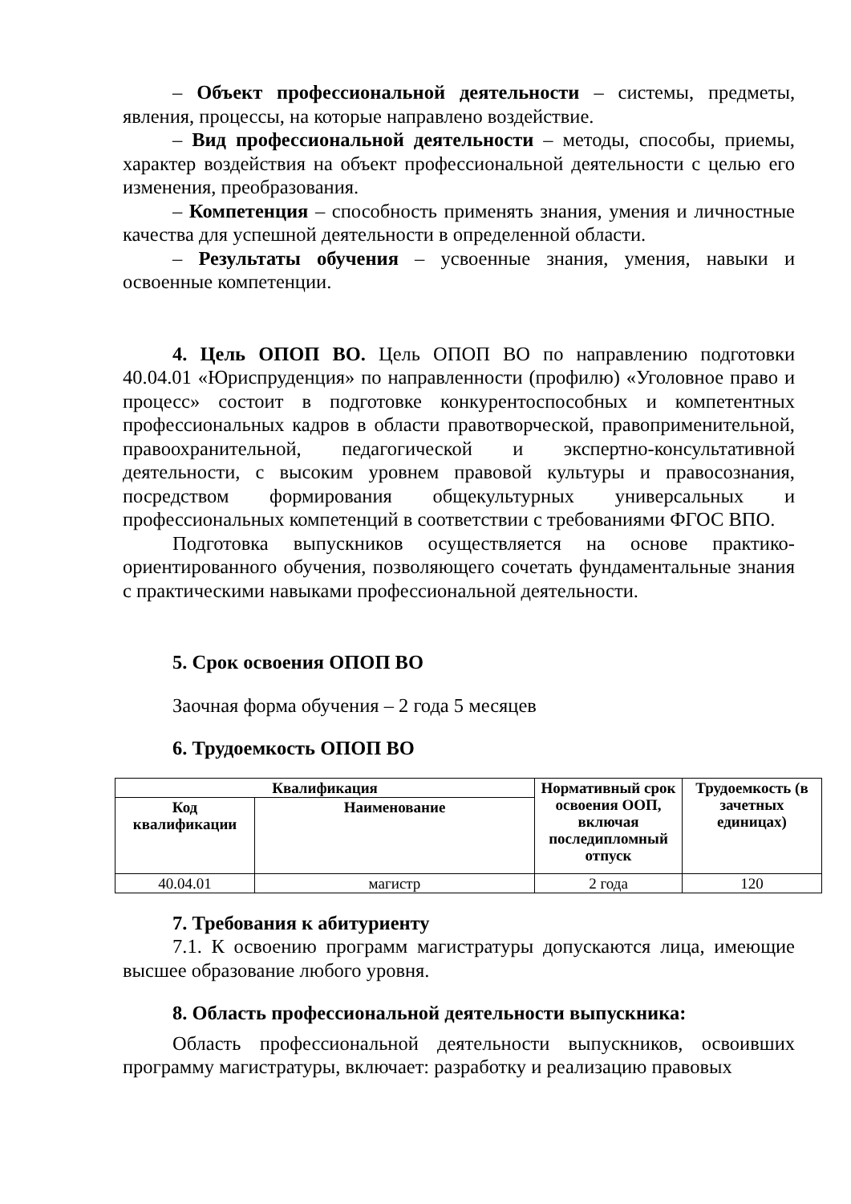– Объект профессиональной деятельности – системы, предметы, явления, процессы, на которые направлено воздействие.
– Вид профессиональной деятельности – методы, способы, приемы, характер воздействия на объект профессиональной деятельности с целью его изменения, преобразования.
– Компетенция – способность применять знания, умения и личностные качества для успешной деятельности в определенной области.
– Результаты обучения – усвоенные знания, умения, навыки и освоенные компетенции.
4. Цель ОПОП ВО. Цель ОПОП ВО по направлению подготовки 40.04.01 «Юриспруденция» по направленности (профилю) «Уголовное право и процесс» состоит в подготовке конкурентоспособных и компетентных профессиональных кадров в области правотворческой, правоприменительной, правоохранительной, педагогической и экспертно-консультативной деятельности, с высоким уровнем правовой культуры и правосознания, посредством формирования общекультурных универсальных и профессиональных компетенций в соответствии с требованиями ФГОС ВПО.
Подготовка выпускников осуществляется на основе практико-ориентированного обучения, позволяющего сочетать фундаментальные знания с практическими навыками профессиональной деятельности.
5. Срок освоения ОПОП ВО
Заочная форма обучения – 2 года 5 месяцев
6. Трудоемкость ОПОП ВО
| Квалификация | | Нормативный срок освоения ООП, включая последипломный отпуск | Трудоемкость (в зачетных единицах) |
| --- | --- | --- | --- |
| Код квалификации | Наименование | | |
| 40.04.01 | магистр | 2 года | 120 |
7. Требования к абитуриенту
7.1. К освоению программ магистратуры допускаются лица, имеющие высшее образование любого уровня.
8. Область профессиональной деятельности выпускника:
Область профессиональной деятельности выпускников, освоивших программу магистратуры, включает: разработку и реализацию правовых